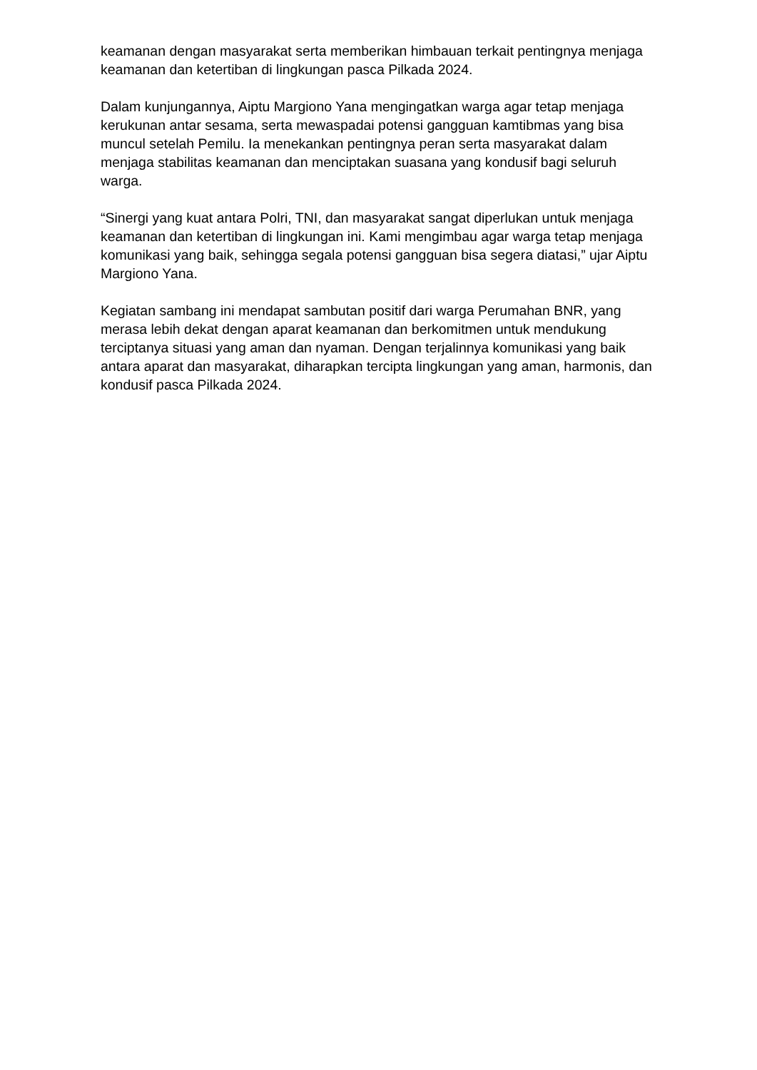keamanan dengan masyarakat serta memberikan himbauan terkait pentingnya menjaga keamanan dan ketertiban di lingkungan pasca Pilkada 2024.
Dalam kunjungannya, Aiptu Margiono Yana mengingatkan warga agar tetap menjaga kerukunan antar sesama, serta mewaspadai potensi gangguan kamtibmas yang bisa muncul setelah Pemilu. Ia menekankan pentingnya peran serta masyarakat dalam menjaga stabilitas keamanan dan menciptakan suasana yang kondusif bagi seluruh warga.
“Sinergi yang kuat antara Polri, TNI, dan masyarakat sangat diperlukan untuk menjaga keamanan dan ketertiban di lingkungan ini. Kami mengimbau agar warga tetap menjaga komunikasi yang baik, sehingga segala potensi gangguan bisa segera diatasi,” ujar Aiptu Margiono Yana.
Kegiatan sambang ini mendapat sambutan positif dari warga Perumahan BNR, yang merasa lebih dekat dengan aparat keamanan dan berkomitmen untuk mendukung terciptanya situasi yang aman dan nyaman. Dengan terjalinnya komunikasi yang baik antara aparat dan masyarakat, diharapkan tercipta lingkungan yang aman, harmonis, dan kondusif pasca Pilkada 2024.